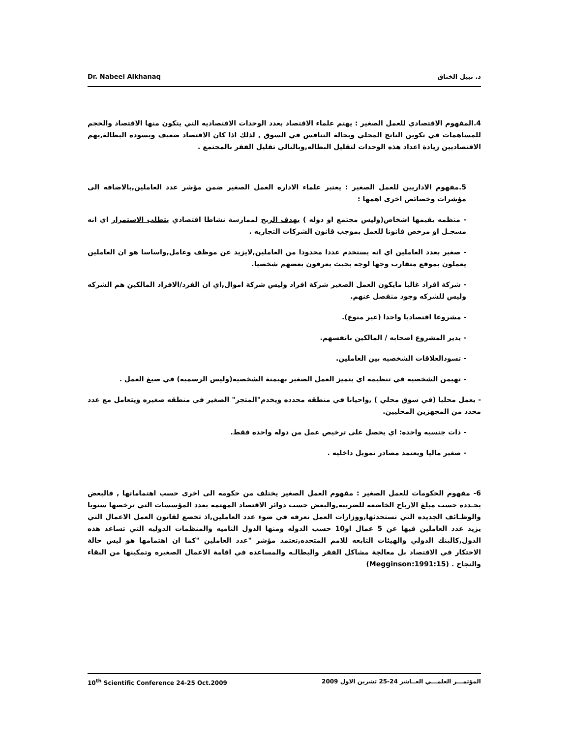Dr. Nabeel Alkhanaq د. نبيل الخناق
4.المفهوم الاقتصادي للعمل الصغير : يهتم علماء الاقتصاد بعدد الوحدات الاقتصاديه التي يتكون منها الاقتصاد والحجم للمساهمات في تكوين الناتج المحلي وبحالة التنافس في السوق , لذلك اذا كان الاقتصاد ضعيف ويسوده البطالة,يهم الاقتصاديين زيادة اعداد هذه الوحدات لتقليل البطاله,وبالتالي تقليل الفقر بالمجتمع .
5.مفهوم الاداريين للعمل الصغير : يعتبر علماء الاداره العمل الصغير ضمن مؤشر عدد العاملين,بالاضافه الى مؤشرات وخصائص اخرى اهمها :
- منظمه يقيمها اشخاص(وليس مجتمع او دوله ) بهدف الربح لممارسة نشاطا اقتصادي يتطلب الاستمرار اي انه مسجـل او مرخص قانونا للعمل بموجب قانون الشركات التجاريه .
- صغير بعدد العاملين اي انه يستخدم عددا محدودا من العاملين,لايزيد عن موظف وعامل,واساسا هو ان العاملين يعملون بموقع متقارب وجها لوجه بحيث يعرفون بعضهم شخصيا.
- شركة افراد غالبا مايكون العمل الصغير شركة افراد وليس شركة اموال,اي ان الفرد/الافراد المالكين هم الشركه وليس للشركه وجود منفصل عنهم.
- مشروعا اقتصاديا واحدا (غير منوع).
- يدير المشروع اصحابه / المالكين بانفسهم.
- تسودالعلاقات الشخصيه بين العاملين.
- تهيمن الشخصيه في تنظيمه اي يتميز العمل الصغير بهيمنة الشخصيه(وليس الرسميه) في صيغ العمل .
- يعمل محليا (في سوق محلي ) ,واحيانا في منطقه محدده ويخدم"المتجر" الصغير في منطقه صغيره ويتعامل مع عدد محدد من المجهزين المحليين.
- ذات جنسيه واحده: اي يحصل على ترخيص عمل من دوله واحده فقط.
- صغير ماليا ويعتمد مصادر تمويل داخليه .
6- مفهوم الحكومات للعمل الصغير : مفهوم العمل الصغير يختلف من حكومه الى اخرى حسب اهتماماتها , فالبعض يحـدده حسب مبلغ الارباح الخاضعه للضريبه,والبعض حسب دوائر الاقتصاد المهتمه بعدد المؤسسات التي ترخصها سنويا والوظـائف الجديده التي تستحدثها,ووزارات العمل تعرفه في ضوء عدد العاملين,اذ تخضع لقانون العمل الاعمال التي يزيد عدد العاملين فيها عن 5 عمال او10 حسب الدوله ومنها الدول الناميه والمنظمات الدوليه التي تساعد هذه الدول,كالبنك الدولي والهيئات التابعه للامم المتحده,تعتمد مؤشر "عدد العاملين "كما ان اهتمامها هو ليس حالة الاحتكار في الاقتصاد بل معالجة مشاكل الفقر والبطالـه والمساعده في اقامة الاعمال الصغيره وتمكينها من البقاء والنجاح . (Megginson:1991:15)
10<sup>th</sup> Scientific Conference 24-25 Oct.2009 المؤتمـــر العلمـــي العــاشر 24-25 تشرين الاول 2009